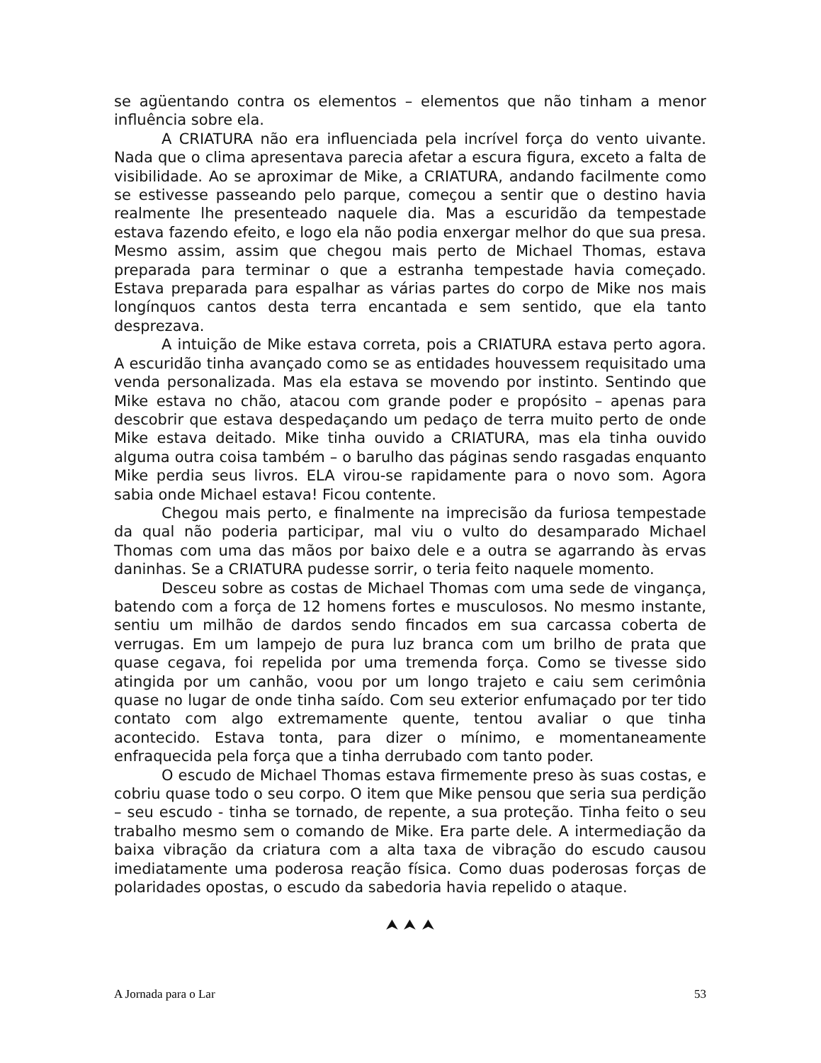se agüentando contra os elementos – elementos que não tinham a menor influência sobre ela.
A CRIATURA não era influenciada pela incrível força do vento uivante. Nada que o clima apresentava parecia afetar a escura figura, exceto a falta de visibilidade. Ao se aproximar de Mike, a CRIATURA, andando facilmente como se estivesse passeando pelo parque, começou a sentir que o destino havia realmente lhe presenteado naquele dia. Mas a escuridão da tempestade estava fazendo efeito, e logo ela não podia enxergar melhor do que sua presa. Mesmo assim, assim que chegou mais perto de Michael Thomas, estava preparada para terminar o que a estranha tempestade havia começado. Estava preparada para espalhar as várias partes do corpo de Mike nos mais longínquos cantos desta terra encantada e sem sentido, que ela tanto desprezava.
A intuição de Mike estava correta, pois a CRIATURA estava perto agora. A escuridão tinha avançado como se as entidades houvessem requisitado uma venda personalizada. Mas ela estava se movendo por instinto. Sentindo que Mike estava no chão, atacou com grande poder e propósito – apenas para descobrir que estava despedaçando um pedaço de terra muito perto de onde Mike estava deitado. Mike tinha ouvido a CRIATURA, mas ela tinha ouvido alguma outra coisa também – o barulho das páginas sendo rasgadas enquanto Mike perdia seus livros. ELA virou-se rapidamente para o novo som. Agora sabia onde Michael estava! Ficou contente.
Chegou mais perto, e finalmente na imprecisão da furiosa tempestade da qual não poderia participar, mal viu o vulto do desamparado Michael Thomas com uma das mãos por baixo dele e a outra se agarrando às ervas daninhas. Se a CRIATURA pudesse sorrir, o teria feito naquele momento.
Desceu sobre as costas de Michael Thomas com uma sede de vingança, batendo com a força de 12 homens fortes e musculosos. No mesmo instante, sentiu um milhão de dardos sendo fincados em sua carcassa coberta de verrugas. Em um lampejo de pura luz branca com um brilho de prata que quase cegava, foi repelida por uma tremenda força. Como se tivesse sido atingida por um canhão, voou por um longo trajeto e caiu sem cerimônia quase no lugar de onde tinha saído. Com seu exterior enfumaçado por ter tido contato com algo extremamente quente, tentou avaliar o que tinha acontecido. Estava tonta, para dizer o mínimo, e momentaneamente enfraquecida pela força que a tinha derrubado com tanto poder.
O escudo de Michael Thomas estava firmemente preso às suas costas, e cobriu quase todo o seu corpo. O item que Mike pensou que seria sua perdição – seu escudo - tinha se tornado, de repente, a sua proteção. Tinha feito o seu trabalho mesmo sem o comando de Mike. Era parte dele. A intermediação da baixa vibração da criatura com a alta taxa de vibração do escudo causou imediatamente uma poderosa reação física. Como duas poderosas forças de polaridades opostas, o escudo da sabedoria havia repelido o ataque.
⮝ ⮝ ⮝
A Jornada para o Lar 53